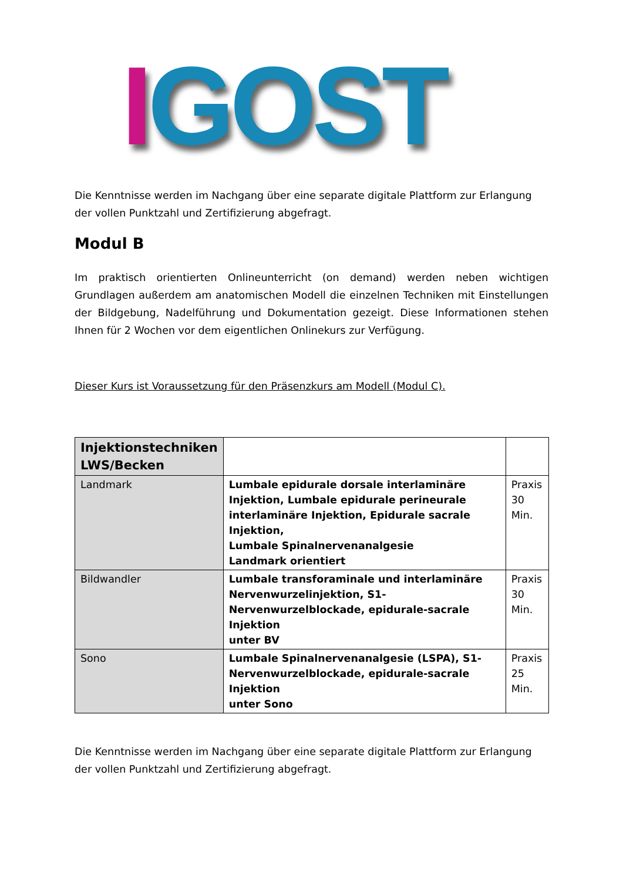IGOST
Die Kenntnisse werden im Nachgang über eine separate digitale Plattform zur Erlangung der vollen Punktzahl und Zertifizierung abgefragt.
Modul B
Im praktisch orientierten Onlineunterricht (on demand) werden neben wichtigen Grundlagen außerdem am anatomischen Modell die einzelnen Techniken mit Einstellungen der Bildgebung, Nadelführung und Dokumentation gezeigt. Diese Informationen stehen Ihnen für 2 Wochen vor dem eigentlichen Onlinekurs zur Verfügung.
Dieser Kurs ist Voraussetzung für den Präsenzkurs am Modell (Modul C).
| Injektionstechniken LWS/Becken | | |
| Landmark | Lumbale epidurale dorsale interlaminäre Injektion, Lumbale epidurale perineurale interlaminäre Injektion, Epidurale sacrale Injektion, Lumbale Spinalnervenanalgesie Landmark orientiert | Praxis 30 Min. |
| Bildwandler | Lumbale transforaminale und interlaminäre Nervenwurzelinjektion, S1-Nervenwurzelblockade, epidurale-sacrale Injektion unter BV | Praxis 30 Min. |
| Sono | Lumbale Spinalnervenanalgesie (LSPA), S1-Nervenwurzelblockade, epidurale-sacrale Injektion unter Sono | Praxis 25 Min. |
Die Kenntnisse werden im Nachgang über eine separate digitale Plattform zur Erlangung der vollen Punktzahl und Zertifizierung abgefragt.